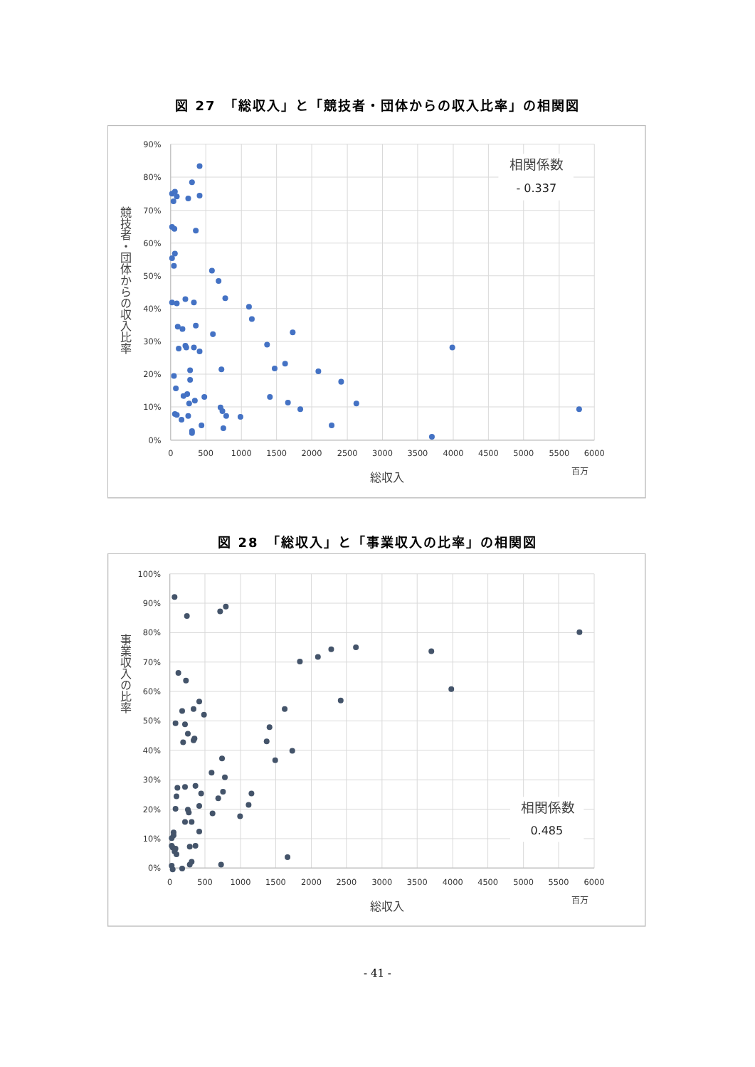図 27　「総収入」と「競技者・団体からの収入比率」の相関図
90%
80%
70%
60%
50%
40%
30%
20%
10%
0%
0
500
1000
1500
2000
2500
3000
3500
4000
4500
5000
5500
6000
総収入
百万
競技者・団体からの収入比率
相関係数
- 0.337
図 28　「総収入」と「事業収入の比率」の相関図
100%
90%
80%
70%
60%
50%
40%
30%
20%
10%
0%
0
500
1000
1500
2000
2500
3000
3500
4000
4500
5000
5500
6000
総収入
百万
事業収入の比率
相関係数
0.485
- 41 -